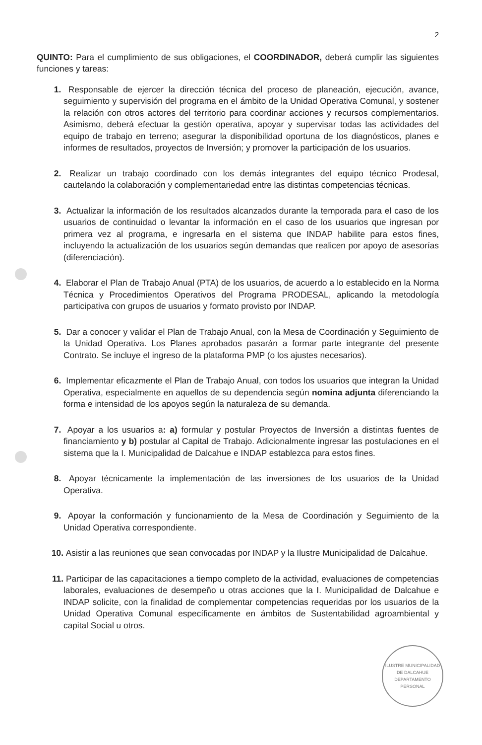2
QUINTO: Para el cumplimiento de sus obligaciones, el COORDINADOR, deberá cumplir las siguientes funciones y tareas:
1. Responsable de ejercer la dirección técnica del proceso de planeación, ejecución, avance, seguimiento y supervisión del programa en el ámbito de la Unidad Operativa Comunal, y sostener la relación con otros actores del territorio para coordinar acciones y recursos complementarios. Asimismo, deberá efectuar la gestión operativa, apoyar y supervisar todas las actividades del equipo de trabajo en terreno; asegurar la disponibilidad oportuna de los diagnósticos, planes e informes de resultados, proyectos de Inversión; y promover la participación de los usuarios.
2. Realizar un trabajo coordinado con los demás integrantes del equipo técnico Prodesal, cautelando la colaboración y complementariedad entre las distintas competencias técnicas.
3. Actualizar la información de los resultados alcanzados durante la temporada para el caso de los usuarios de continuidad o levantar la información en el caso de los usuarios que ingresan por primera vez al programa, e ingresarla en el sistema que INDAP habilite para estos fines, incluyendo la actualización de los usuarios según demandas que realicen por apoyo de asesorías (diferenciación).
4. Elaborar el Plan de Trabajo Anual (PTA) de los usuarios, de acuerdo a lo establecido en la Norma Técnica y Procedimientos Operativos del Programa PRODESAL, aplicando la metodología participativa con grupos de usuarios y formato provisto por INDAP.
5. Dar a conocer y validar el Plan de Trabajo Anual, con la Mesa de Coordinación y Seguimiento de la Unidad Operativa. Los Planes aprobados pasarán a formar parte integrante del presente Contrato. Se incluye el ingreso de la plataforma PMP (o los ajustes necesarios).
6. Implementar eficazmente el Plan de Trabajo Anual, con todos los usuarios que integran la Unidad Operativa, especialmente en aquellos de su dependencia según nomina adjunta diferenciando la forma e intensidad de los apoyos según la naturaleza de su demanda.
7. Apoyar a los usuarios a: a) formular y postular Proyectos de Inversión a distintas fuentes de financiamiento y b) postular al Capital de Trabajo. Adicionalmente ingresar las postulaciones en el sistema que la I. Municipalidad de Dalcahue e INDAP establezca para estos fines.
8. Apoyar técnicamente la implementación de las inversiones de los usuarios de la Unidad Operativa.
9. Apoyar la conformación y funcionamiento de la Mesa de Coordinación y Seguimiento de la Unidad Operativa correspondiente.
10. Asistir a las reuniones que sean convocadas por INDAP y la Ilustre Municipalidad de Dalcahue.
11. Participar de las capacitaciones a tiempo completo de la actividad, evaluaciones de competencias laborales, evaluaciones de desempeño u otras acciones que la I. Municipalidad de Dalcahue e INDAP solicite, con la finalidad de complementar competencias requeridas por los usuarios de la Unidad Operativa Comunal específicamente en ámbitos de Sustentabilidad agroambiental y capital Social u otros.
ILUSTRE MUNICIPALIDAD DE DALCAHUE
DEPARTAMENTO PERSONAL